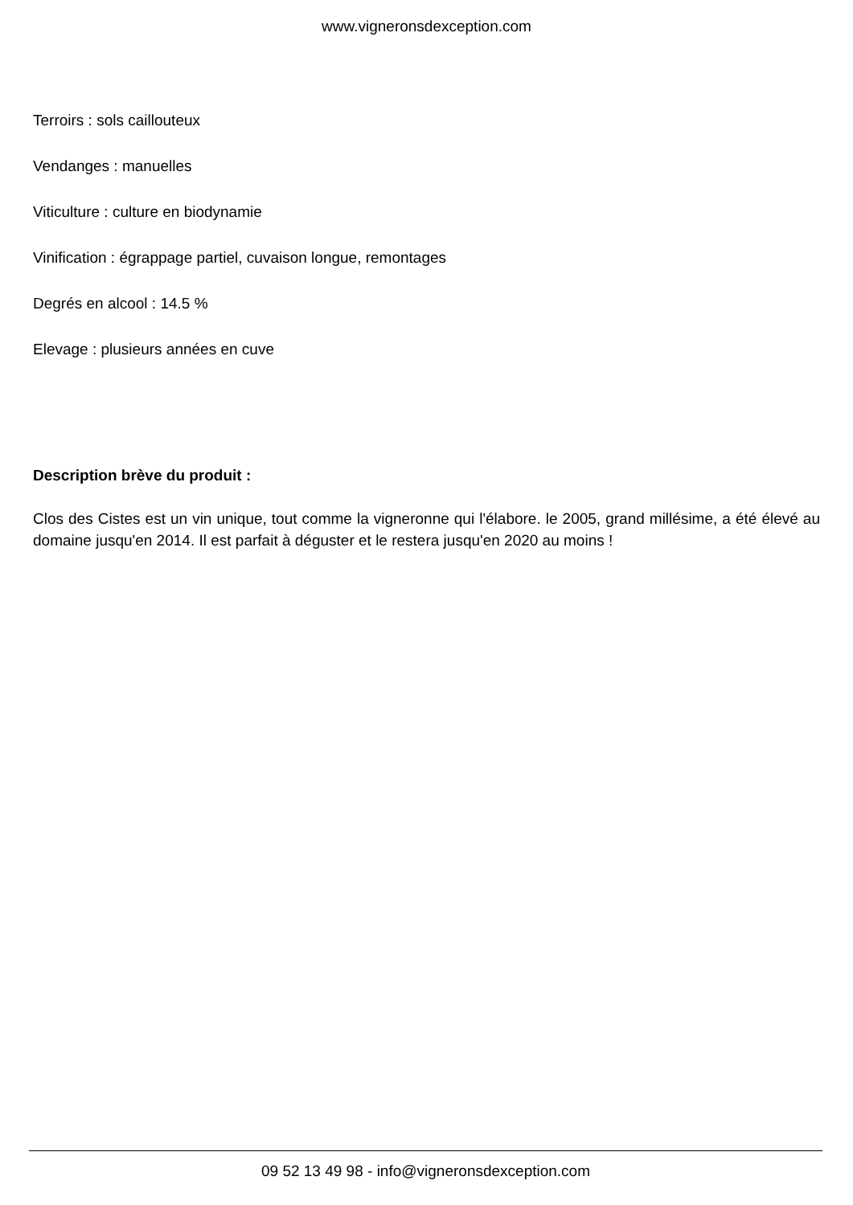www.vigneronsdexception.com
Terroirs : sols caillouteux
Vendanges : manuelles
Viticulture : culture en biodynamie
Vinification : égrappage partiel, cuvaison longue, remontages
Degrés en alcool : 14.5 %
Elevage : plusieurs années en cuve
Description brève du produit :
Clos des Cistes est un vin unique, tout comme la vigneronne qui l'élabore. le 2005, grand millésime, a été élevé au domaine jusqu'en 2014. Il est parfait à déguster et le restera jusqu'en 2020 au moins !
09 52 13 49 98 - info@vigneronsdexception.com